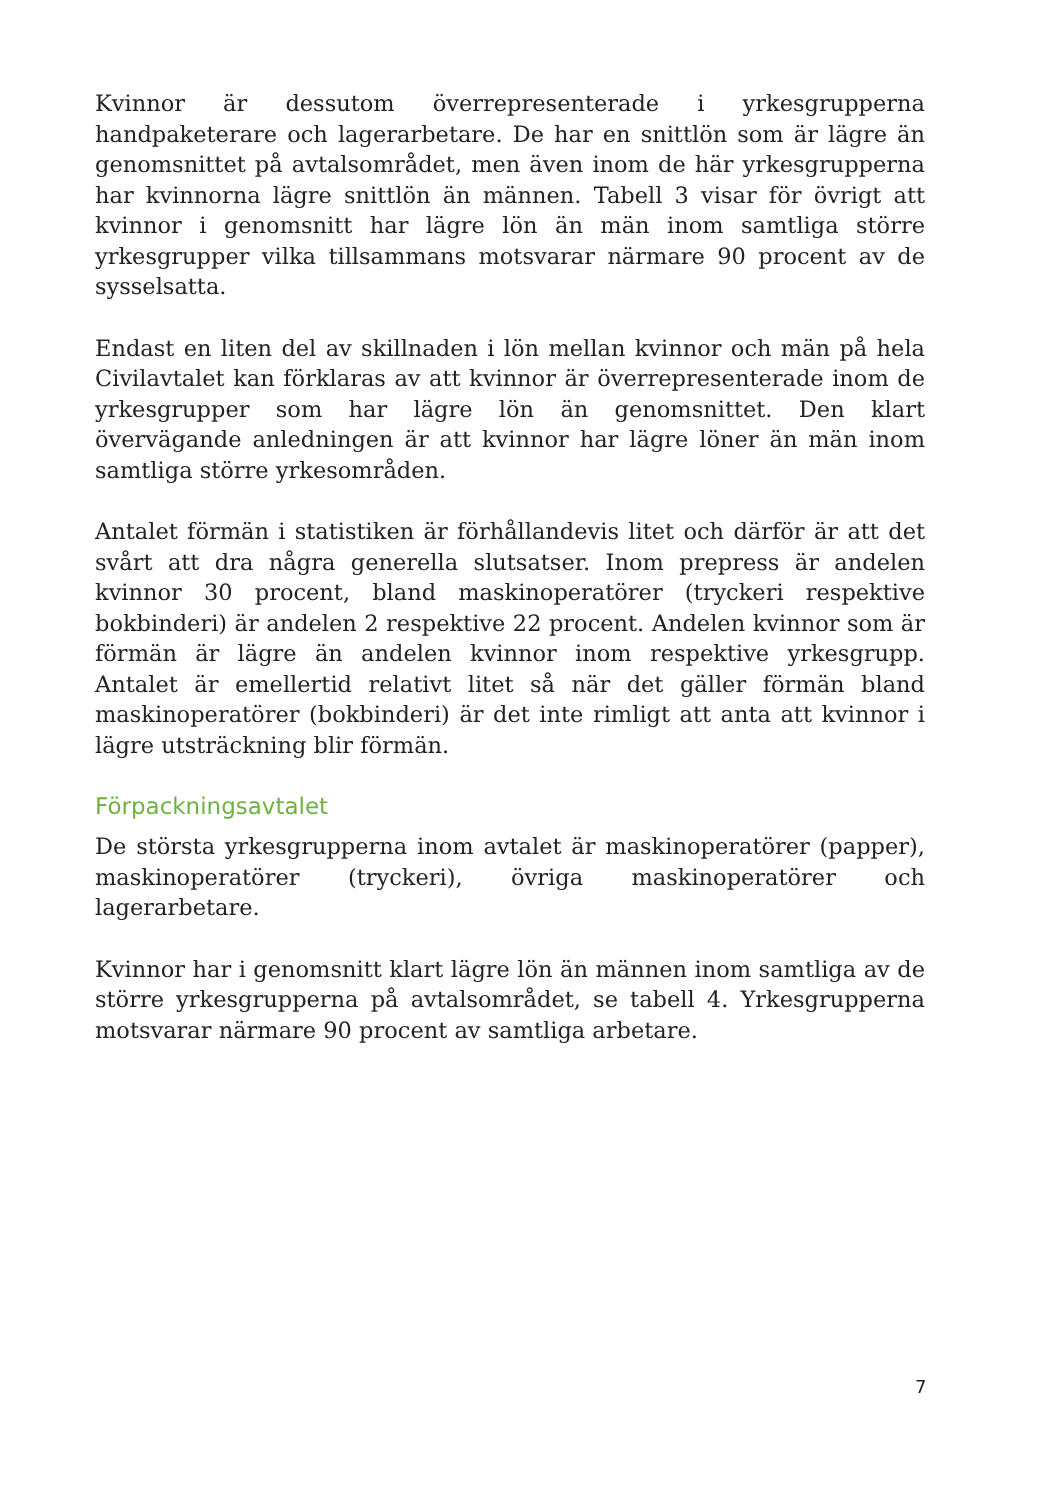Kvinnor är dessutom överrepresenterade i yrkesgrupperna handpaketerare och lagerarbetare. De har en snittlön som är lägre än genomsnittet på avtalsområdet, men även inom de här yrkesgrupperna har kvinnorna lägre snittlön än männen. Tabell 3 visar för övrigt att kvinnor i genomsnitt har lägre lön än män inom samtliga större yrkesgrupper vilka tillsammans motsvarar närmare 90 procent av de sysselsatta.
Endast en liten del av skillnaden i lön mellan kvinnor och män på hela Civilavtalet kan förklaras av att kvinnor är överrepresenterade inom de yrkesgrupper som har lägre lön än genomsnittet. Den klart övervägande anledningen är att kvinnor har lägre löner än män inom samtliga större yrkesområden.
Antalet förmän i statistiken är förhållandevis litet och därför är att det svårt att dra några generella slutsatser. Inom prepress är andelen kvinnor 30 procent, bland maskinoperatörer (tryckeri respektive bokbinderi) är andelen 2 respektive 22 procent. Andelen kvinnor som är förmän är lägre än andelen kvinnor inom respektive yrkesgrupp. Antalet är emellertid relativt litet så när det gäller förmän bland maskinoperatörer (bokbinderi) är det inte rimligt att anta att kvinnor i lägre utsträckning blir förmän.
Förpackningsavtalet
De största yrkesgrupperna inom avtalet är maskinoperatörer (papper), maskinoperatörer (tryckeri), övriga maskinoperatörer och lagerarbetare.
Kvinnor har i genomsnitt klart lägre lön än männen inom samtliga av de större yrkesgrupperna på avtalsområdet, se tabell 4. Yrkesgrupperna motsvarar närmare 90 procent av samtliga arbetare.
7